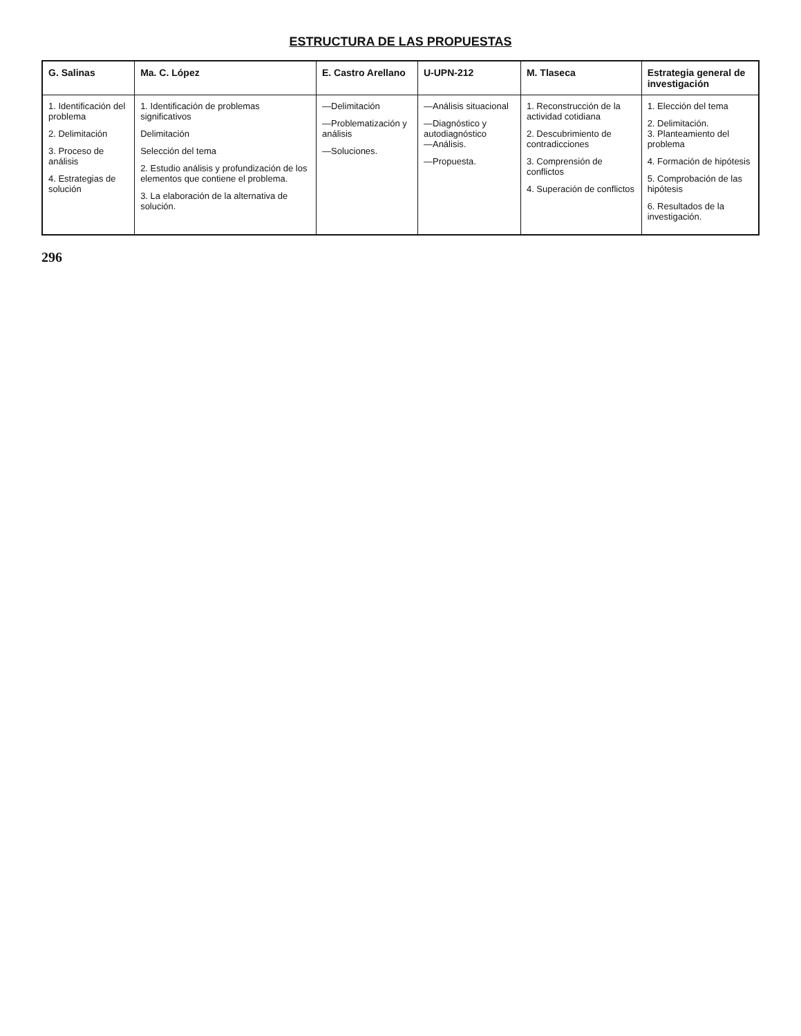ESTRUCTURA DE LAS PROPUESTAS
| G. Salinas | Ma. C. López | E. Castro Arellano | U-UPN-212 | M. Tlaseca | Estrategia general de investigación |
| --- | --- | --- | --- | --- | --- |
| 1. Identificación del problema 2. Delimitación 3. Proceso de análisis 4. Estrategias de solución | 1. Identificación de problemas significativos Delimitación Selección del tema 2. Estudio análisis y profundización de los elementos que contiene el problema. 3. La elaboración de la alternativa de solución. | —Delimitación —Problematización y análisis —Soluciones. | —Análisis situacional —Diagnóstico y autodiagnóstico —Análisis. —Propuesta. | 1. Reconstrucción de la actividad cotidiana 2. Descubrimiento de contradicciones 3. Comprensión de conflictos 4. Superación de conflictos | 1. Elección del tema 2. Delimitación. 3. Planteamiento del problema 4. Formación de hipótesis 5. Comprobación de las hipótesis 6. Resultados de la investigación. |
296